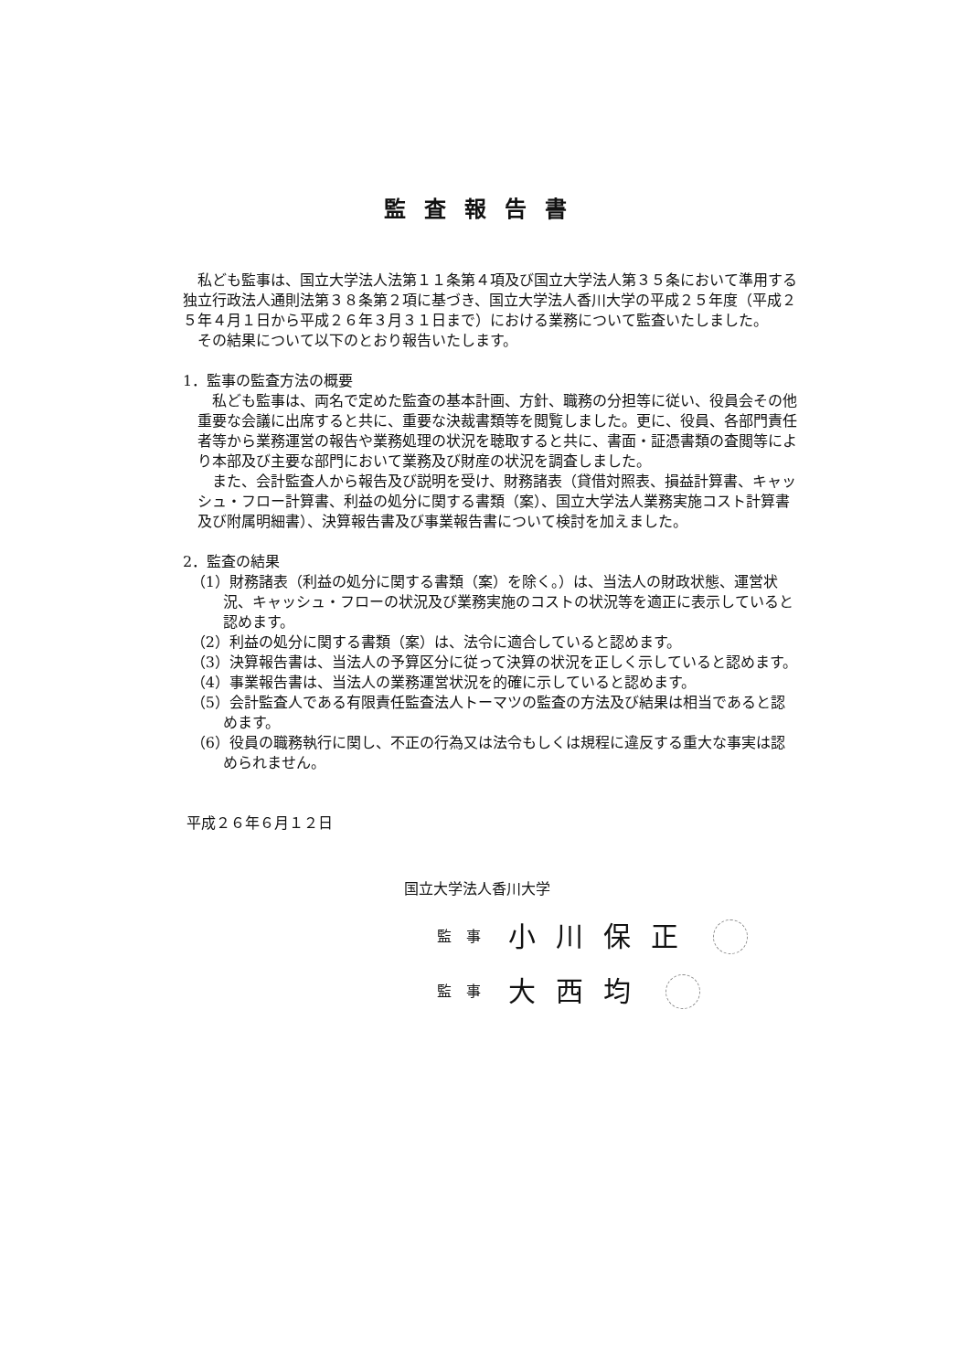監査報告書
私ども監事は、国立大学法人法第１１条第４項及び国立大学法人第３５条において準用する独立行政法人通則法第３８条第２項に基づき、国立大学法人香川大学の平成２５年度（平成２５年４月１日から平成２６年３月３１日まで）における業務について監査いたしました。
その結果について以下のとおり報告いたします。
1．監事の監査方法の概要
私ども監事は、両名で定めた監査の基本計画、方針、職務の分担等に従い、役員会その他重要な会議に出席すると共に、重要な決裁書類等を閲覧しました。更に、役員、各部門責任者等から業務運営の報告や業務処理の状況を聴取すると共に、書面・証憑書類の査閲等により本部及び主要な部門において業務及び財産の状況を調査しました。
また、会計監査人から報告及び説明を受け、財務諸表（貸借対照表、損益計算書、キャッシュ・フロー計算書、利益の処分に関する書類（案）、国立大学法人業務実施コスト計算書及び附属明細書）、決算報告書及び事業報告書について検討を加えました。
2．監査の結果
（1）財務諸表（利益の処分に関する書類（案）を除く。）は、当法人の財政状態、運営状況、キャッシュ・フローの状況及び業務実施のコストの状況等を適正に表示していると認めます。
（2）利益の処分に関する書類（案）は、法令に適合していると認めます。
（3）決算報告書は、当法人の予算区分に従って決算の状況を正しく示していると認めます。
（4）事業報告書は、当法人の業務運営状況を的確に示していると認めます。
（5）会計監査人である有限責任監査法人トーマツの監査の方法及び結果は相当であると認めます。
（6）役員の職務執行に関し、不正の行為又は法令もしくは規程に違反する重大な事実は認められません。
平成２６年６月１２日
国立大学法人香川大学
監　事 小川保正
監　事 大西均